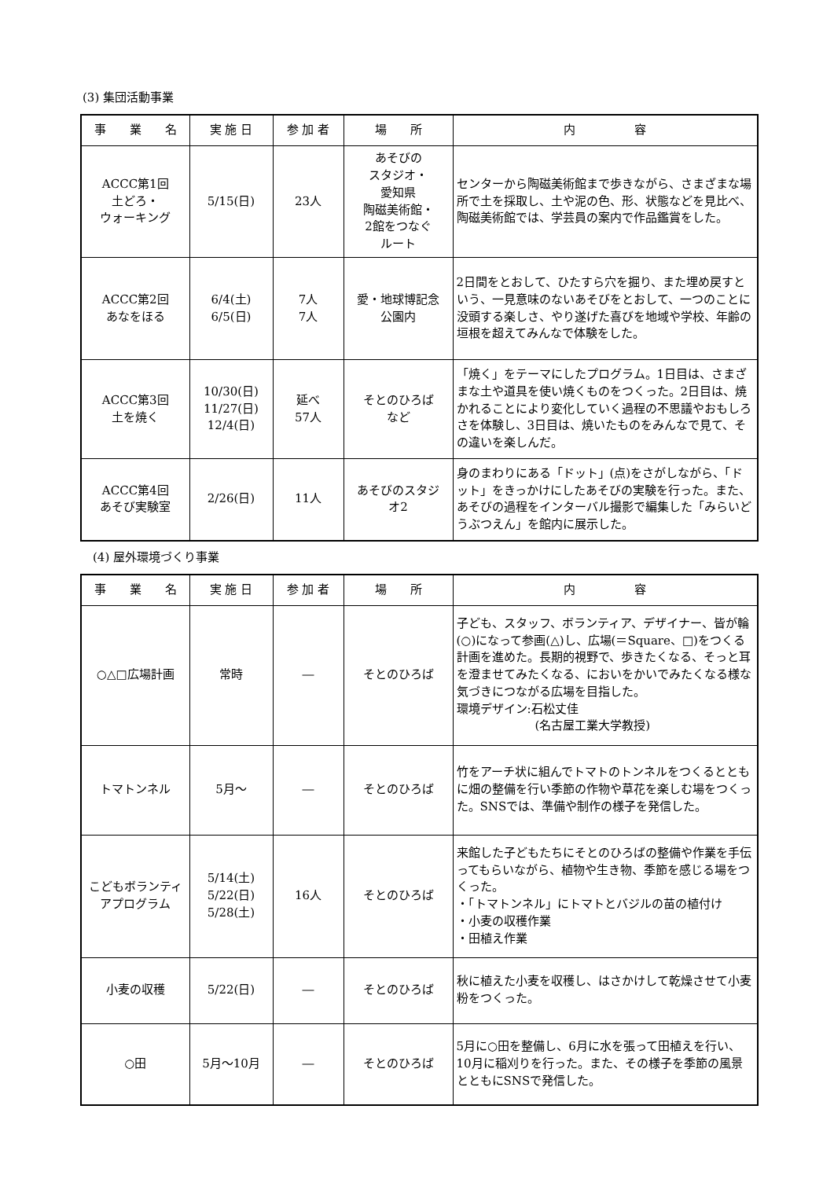(3) 集団活動事業
| 事 業 名 | 実 施 日 | 参 加 者 | 場 所 | 内 容 |
| --- | --- | --- | --- | --- |
| ACCC第1回 土どろ・ ウォーキング | 5/15(日) | 23人 | あそびの スタジオ・ 愛知県 陶磁美術館・ 2館をつなぐ ルート | センターから陶磁美術館まで歩きながら、さまざまな場所で土を採取し、土や泥の色、形、状態などを見比べ、陶磁美術館では、学芸員の案内で作品鑑賞をした。 |
| ACCC第2回 あなをほる | 6/4(土) 6/5(日) | 7人 7人 | 愛・地球博記念 公園内 | 2日間をとおして、ひたすら穴を掘り、また埋め戻すという、一見意味のないあそびをとおして、一つのことに没頭する楽しさ、やり遂げた喜びを地域や学校、年齢の垣根を超えてみんなで体験をした。 |
| ACCC第3回 土を焼く | 10/30(日) 11/27(日) 12/4(日) | 延べ 57人 | そとのひろば など | 「焼く」をテーマにしたプログラム。1日目は、さまざまな土や道具を使い焼くものをつくった。2日目は、焼かれることにより変化していく過程の不思議やおもしろさを体験し、3日目は、焼いたものをみんなで見て、その違いを楽しんだ。 |
| ACCC第4回 あそび実験室 | 2/26(日) | 11人 | あそびのスタジ オ2 | 身のまわりにある「ドット」(点)をさがしながら、「ドット」をきっかけにしたあそびの実験を行った。また、あそびの過程をインターバル撮影で編集した「みらいどうぶつえん」を館内に展示した。 |
(4) 屋外環境づくり事業
| 事 業 名 | 実 施 日 | 参 加 者 | 場 所 | 内 容 |
| --- | --- | --- | --- | --- |
| ○△□広場計画 | 常時 | ― | そとのひろば | 子ども、スタッフ、ボランティア、デザイナー、皆が輪(○)になって参画(△)し、広場(＝Square、□)をつくる計画を進めた。長期的視野で、歩きたくなる、そっと耳を澄ませてみたくなる、においをかいでみたくなる様な気づきにつながる広場を目指した。 環境デザイン:石松丈佳 (名古屋工業大学教授) |
| トマトンネル | 5月～ | ― | そとのひろば | 竹をアーチ状に組んでトマトのトンネルをつくるとともに畑の整備を行い季節の作物や草花を楽しむ場をつくった。SNSでは、準備や制作の様子を発信した。 |
| こどもボランティ アプログラム | 5/14(土) 5/22(日) 5/28(土) | 16人 | そとのひろば | 来館した子どもたちにそとのひろばの整備や作業を手伝ってもらいながら、植物や生き物、季節を感じる場をつくった。 ・「トマトンネル」にトマトとバジルの苗の植付け ・小麦の収穫作業 ・田植え作業 |
| 小麦の収穫 | 5/22(日) | ― | そとのひろば | 秋に植えた小麦を収穫し、はさかけして乾燥させて小麦粉をつくった。 |
| ○田 | 5月～10月 | ― | そとのひろば | 5月に○田を整備し、6月に水を張って田植えを行い、10月に稲刈りを行った。また、その様子を季節の風景とともにSNSで発信した。 |